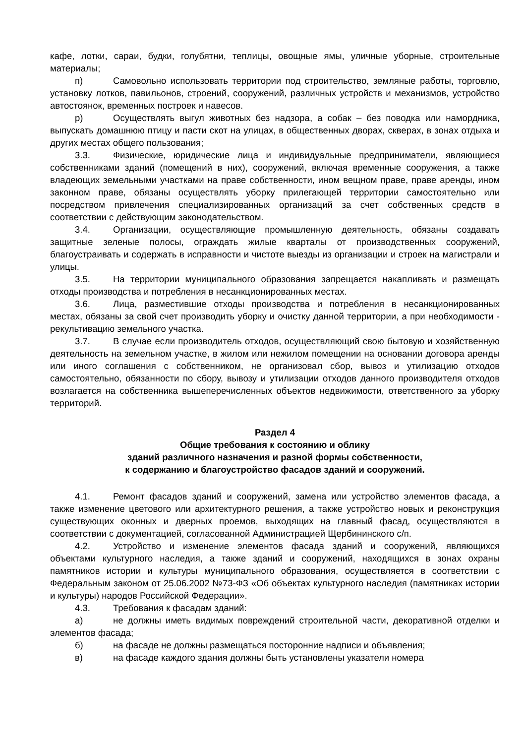кафе, лотки, сараи, будки, голубятни, теплицы, овощные ямы, уличные уборные, строительные материалы;
п) Самовольно использовать территории под строительство, земляные работы, торговлю, установку лотков, павильонов, строений, сооружений, различных устройств и механизмов, устройство автостоянок, временных построек и навесов.
р) Осуществлять выгул животных без надзора, а собак – без поводка или намордника, выпускать домашнюю птицу и пасти скот на улицах, в общественных дворах, скверах, в зонах отдыха и других местах общего пользования;
3.3. Физические, юридические лица и индивидуальные предприниматели, являющиеся собственниками зданий (помещений в них), сооружений, включая временные сооружения, а также владеющих земельными участками на праве собственности, ином вещном праве, праве аренды, ином законном праве, обязаны осуществлять уборку прилегающей территории самостоятельно или посредством привлечения специализированных организаций за счет собственных средств в соответствии с действующим законодательством.
3.4. Организации, осуществляющие промышленную деятельность, обязаны создавать защитные зеленые полосы, ограждать жилые кварталы от производственных сооружений, благоустраивать и содержать в исправности и чистоте выезды из организации и строек на магистрали и улицы.
3.5. На территории муниципального образования запрещается накапливать и размещать отходы производства и потребления в несанкционированных местах.
3.6. Лица, разместившие отходы производства и потребления в несанкционированных местах, обязаны за свой счет производить уборку и очистку данной территории, а при необходимости - рекультивацию земельного участка.
3.7. В случае если производитель отходов, осуществляющий свою бытовую и хозяйственную деятельность на земельном участке, в жилом или нежилом помещении на основании договора аренды или иного соглашения с собственником, не организовал сбор, вывоз и утилизацию отходов самостоятельно, обязанности по сбору, вывозу и утилизации отходов данного производителя отходов возлагается на собственника вышеперечисленных объектов недвижимости, ответственного за уборку территорий.
Раздел 4
Общие требования к состоянию и облику
зданий различного назначения и разной формы собственности,
к содержанию и благоустройство фасадов зданий и сооружений.
4.1. Ремонт фасадов зданий и сооружений, замена или устройство элементов фасада, а также изменение цветового или архитектурного решения, а также устройство новых и реконструкция существующих оконных и дверных проемов, выходящих на главный фасад, осуществляются в соответствии с документацией, согласованной Администрацией Щербининского с/п.
4.2. Устройство и изменение элементов фасада зданий и сооружений, являющихся объектами культурного наследия, а также зданий и сооружений, находящихся в зонах охраны памятников истории и культуры муниципального образования, осуществляется в соответствии с Федеральным законом от 25.06.2002 №73-ФЗ «Об объектах культурного наследия (памятниках истории и культуры) народов Российской Федерации».
4.3. Требования к фасадам зданий:
а) не должны иметь видимых повреждений строительной части, декоративной отделки и элементов фасада;
б) на фасаде не должны размещаться посторонние надписи и объявления;
в) на фасаде каждого здания должны быть установлены указатели номера